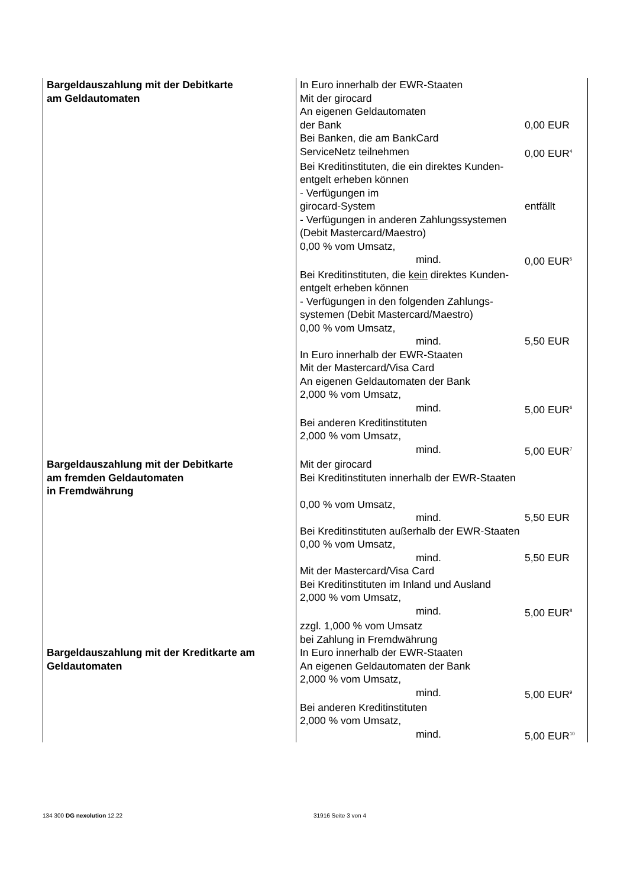| Bargeldauszahlung mit der Debitkarte am Geldautomaten | In Euro innerhalb der EWR-Staaten Mit der girocard An eigenen Geldautomaten der Bank 0,00 EUR Bei Banken, die am BankCard ServiceNetz teilnehmen 0,00 EUR<sup>4</sup> Bei Kreditinstituten, die ein direktes Kunden- entgelt erheben können - Verfügungen im girocard-System entfällt - Verfügungen in anderen Zahlungssystemen (Debit Mastercard/Maestro) 0,00 % vom Umsatz, mind. 0,00 EUR<sup>5</sup> Bei Kreditinstituten, die kein direktes Kunden- entgelt erheben können - Verfügungen in den folgenden Zahlungs- systemen (Debit Mastercard/Maestro) 0,00 % vom Umsatz, mind. 5,50 EUR In Euro innerhalb der EWR-Staaten Mit der Mastercard/Visa Card An eigenen Geldautomaten der Bank 2,000 % vom Umsatz, mind. 5,00 EUR<sup>6</sup> Bei anderen Kreditinstituten 2,000 % vom Umsatz, mind. 5,00 EUR<sup>7</sup> |
| Bargeldauszahlung mit der Debitkarte am fremden Geldautomaten in Fremdwährung | Mit der girocard Bei Kreditinstituten innerhalb der EWR-Staaten 0,00 % vom Umsatz, mind. 5,50 EUR Bei Kreditinstituten außerhalb der EWR-Staaten 0,00 % vom Umsatz, mind. 5,50 EUR Mit der Mastercard/Visa Card Bei Kreditinstituten im Inland und Ausland 2,000 % vom Umsatz, mind. 5,00 EUR<sup>8</sup> zzgl. 1,000 % vom Umsatz bei Zahlung in Fremdwährung |
| Bargeldauszahlung mit der Kreditkarte am Geldautomaten | In Euro innerhalb der EWR-Staaten An eigenen Geldautomaten der Bank 2,000 % vom Umsatz, mind. 5,00 EUR<sup>9</sup> Bei anderen Kreditinstituten 2,000 % vom Umsatz, mind. 5,00 EUR<sup>10</sup> |
134 300 DG nexolution 12.22 31916 Seite 3 von 4